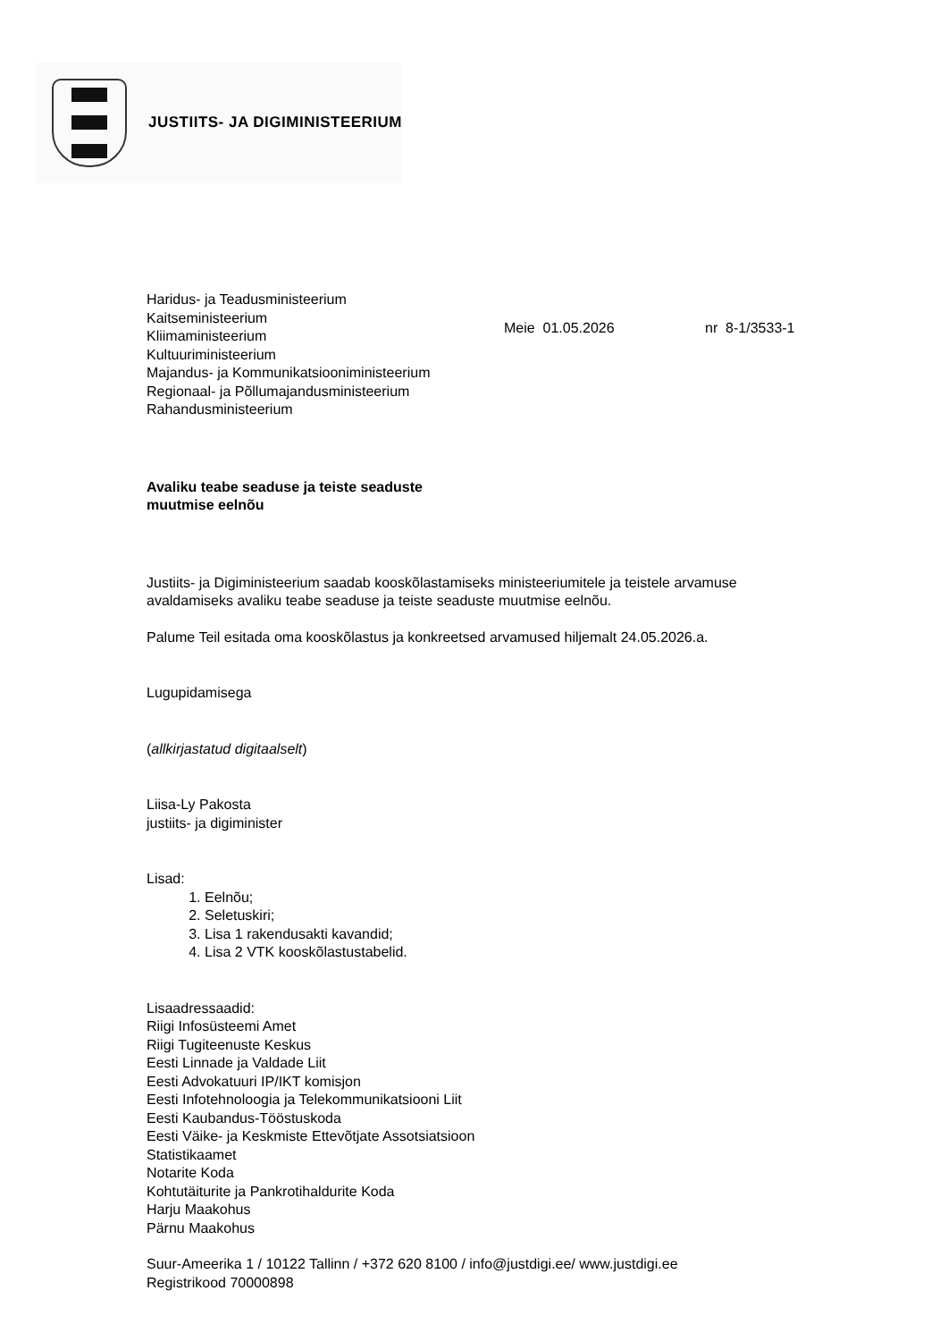JUSTIITS- JA DIGIMINISTEERIUM
Haridus- ja Teadusministeerium
Kaitseministeerium
Kliimaministeerium
Kultuuriministeerium
Majandus- ja Kommunikatsiooniministeerium
Regionaal- ja Põllumajandusministeerium
Rahandusministeerium
Meie 01.05.2026 nr 8-1/3533-1
Avaliku teabe seaduse ja teiste seaduste
muutmise eelnõu
Justiits- ja Digiministeerium saadab kooskõlastamiseks ministeeriumitele ja teistele arvamuse avaldamiseks avaliku teabe seaduse ja teiste seaduste muutmise eelnõu.
Palume Teil esitada oma kooskõlastus ja konkreetsed arvamused hiljemalt 24.05.2026.a.
Lugupidamisega
(allkirjastatud digitaalselt)
Liisa-Ly Pakosta
justiits- ja digiminister
Lisad:
1. Eelnõu;
2. Seletuskiri;
3. Lisa 1 rakendusakti kavandid;
4. Lisa 2 VTK kooskõlastustabelid.
Lisaadressaadid:
Riigi Infosüsteemi Amet
Riigi Tugiteenuste Keskus
Eesti Linnade ja Valdade Liit
Eesti Advokatuuri IP/IKT komisjon
Eesti Infotehnoloogia ja Telekommunikatsiooni Liit
Eesti Kaubandus-Tööstuskoda
Eesti Väike- ja Keskmiste Ettevõtjate Assotsiatsioon
Statistikaamet
Notarite Koda
Kohtutäiturite ja Pankrotihaldurite Koda
Harju Maakohus
Pärnu Maakohus
Suur-Ameerika 1 / 10122 Tallinn / +372 620 8100 / info@justdigi.ee/ www.justdigi.ee
Registrikood 70000898